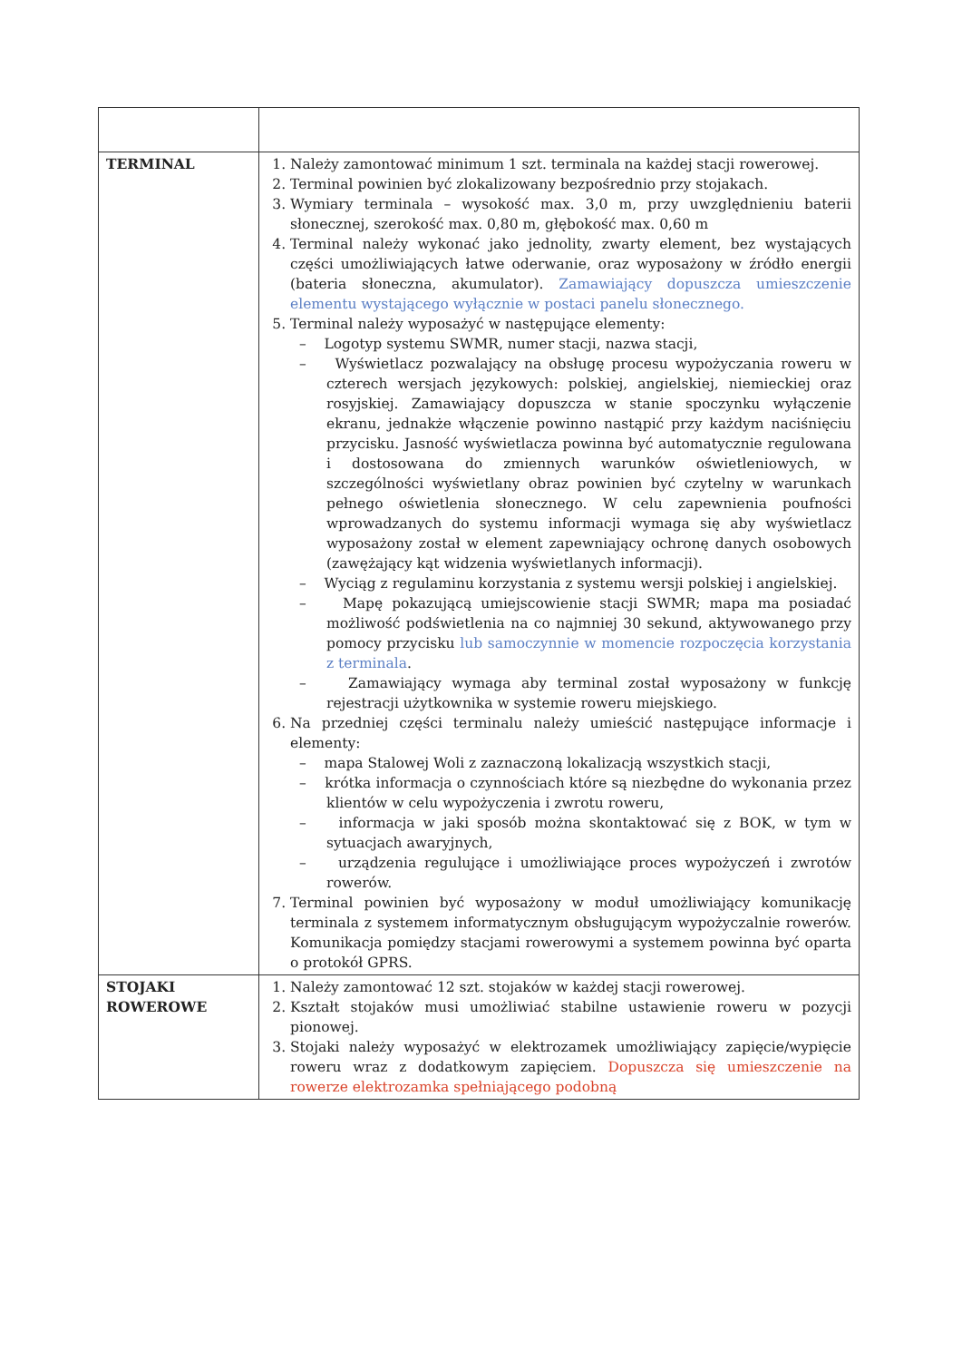| TERMINAL | 1. Należy zamontować minimum 1 szt. terminala na każdej stacji rowerowej. 2. Terminal powinien być zlokalizowany bezpośrednio przy stojakach. 3. Wymiary terminala – wysokość max. 3,0 m, przy uwzględnieniu baterii słonecznej, szerokość max. 0,80 m, głębokość max. 0,60 m 4. Terminal należy wykonać jako jednolity, zwarty element, bez wystających części umożliwiających łatwe oderwanie, oraz wyposażony w źródło energii (bateria słoneczna, akumulator). Zamawiający dopuszcza umieszczenie elementu wystającego wyłącznie w postaci panelu słonecznego. 5. Terminal należy wyposażyć w następujące elementy: – Logotyp systemu SWMR, numer stacji, nazwa stacji, – Wyświetlacz pozwalający na obsługę procesu wypożyczania roweru w czterech wersjach językowych: polskiej, angielskiej, niemieckiej oraz rosyjskiej. Zamawiający dopuszcza w stanie spoczynku wyłączenie ekranu, jednakże włączenie powinno nastąpić przy każdym naciśnięciu przycisku. Jasność wyświetlacza powinna być automatycznie regulowana i dostosowana do zmiennych warunków oświetleniowych, w szczególności wyświetlany obraz powinien być czytelny w warunkach pełnego oświetlenia słonecznego. W celu zapewnienia poufności wprowadzanych do systemu informacji wymaga się aby wyświetlacz wyposażony został w element zapewniający ochronę danych osobowych (zawężający kąt widzenia wyświetlanych informacji). – Wyciąg z regulaminu korzystania z systemu wersji polskiej i angielskiej. – Mapę pokazującą umiejscowienie stacji SWMR; mapa ma posiadać możliwość podświetlenia na co najmniej 30 sekund, aktywowanego przy pomocy przycisku lub samoczynnie w momencie rozpoczęcia korzystania z terminala . – Zamawiający wymaga aby terminal został wyposażony w funkcję rejestracji użytkownika w systemie roweru miejskiego. 6. Na przedniej części terminalu należy umieścić następujące informacje i elementy: – mapa Stalowej Woli z zaznaczoną lokalizacją wszystkich stacji, – krótka informacja o czynnościach które są niezbędne do wykonania przez klientów w celu wypożyczenia i zwrotu roweru, – informacja w jaki sposób można skontaktować się z BOK, w tym w sytuacjach awaryjnych, – urządzenia regulujące i umożliwiające proces wypożyczeń i zwrotów rowerów. 7. Terminal powinien być wyposażony w moduł umożliwiający komunikację terminala z systemem informatycznym obsługującym wypożyczalnie rowerów. Komunikacja pomiędzy stacjami rowerowymi a systemem powinna być oparta o protokół GPRS. |
| STOJAKI ROWEROWE | 1. Należy zamontować 12 szt. stojaków w każdej stacji rowerowej. 2. Kształt stojaków musi umożliwiać stabilne ustawienie roweru w pozycji pionowej. 3. Stojaki należy wyposażyć w elektrozamek umożliwiający zapięcie/wypięcie roweru wraz z dodatkowym zapięciem. Dopuszcza się umieszczenie na rowerze elektrozamka spełniającego podobną |